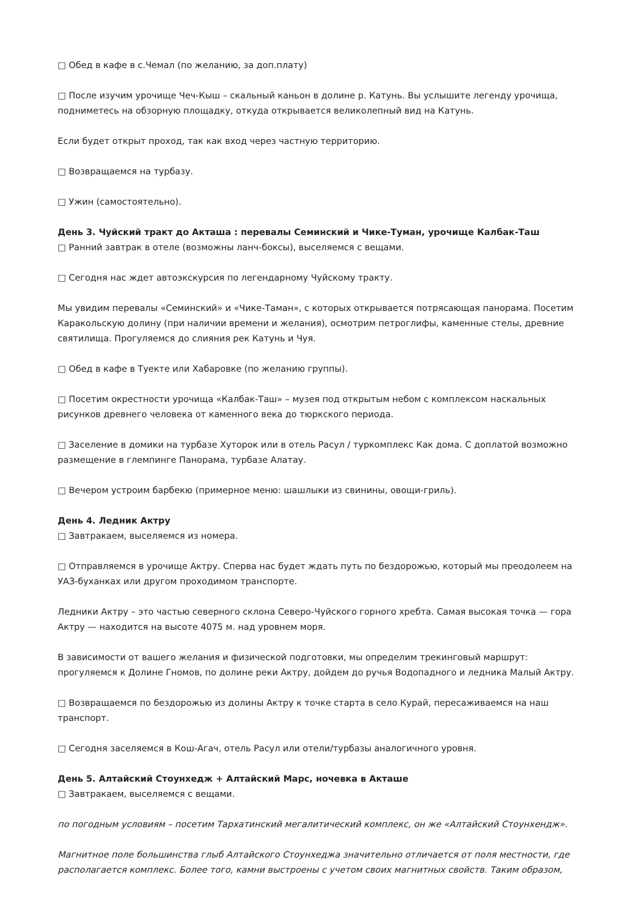□ Обед в кафе в с.Чемал (по желанию, за доп.плату)
□ После изучим урочище Чеч-Кыш – скальный каньон в долине р. Катунь. Вы услышите легенду урочища, подниметесь на обзорную площадку, откуда открывается великолепный вид на Катунь.
Если будет открыт проход, так как вход через частную территорию.
□ Возвращаемся на турбазу.
□ Ужин (самостоятельно).
День 3. Чуйский тракт до Акташа : перевалы Семинский и Чике-Туман, урочище Калбак-Таш
□ Ранний завтрак в отеле (возможны ланч-боксы), выселяемся с вещами.
□ Сегодня нас ждет автоэкскурсия по легендарному Чуйскому тракту.
Мы увидим перевалы «Семинский» и «Чике-Таман», с которых открывается потрясающая панорама. Посетим Каракольскую долину (при наличии времени и желания), осмотрим петроглифы, каменные стелы, древние святилища. Прогуляемся до слияния рек Катунь и Чуя.
□ Обед в кафе в Туекте или Хабаровке (по желанию группы).
□ Посетим окрестности урочища «Калбак-Таш» – музея под открытым небом с комплексом наскальных рисунков древнего человека от каменного века до тюркского периода.
□ Заселение в домики на турбазе Хуторок или в отель Расул / туркомплекс Как дома. С доплатой возможно размещение в глемпинге Панорама, турбазе Алатау.
□ Вечером устроим барбекю (примерное меню: шашлыки из свинины, овощи-гриль).
День 4. Ледник Актру
□ Завтракаем, выселяемся из номера.
□ Отправляемся в урочище Актру. Сперва нас будет ждать путь по бездорожью, который мы преодолеем на УАЗ-буханках или другом проходимом транспорте.
Ледники Актру – это частью северного склона Северо-Чуйского горного хребта. Самая высокая точка — гора Актру — находится на высоте 4075 м. над уровнем моря.
В зависимости от вашего желания и физической подготовки, мы определим трекинговый маршрут: прогуляемся к Долине Гномов, по долине реки Актру, дойдем до ручья Водопадного и ледника Малый Актру.
□ Возвращаемся по бездорожью из долины Актру к точке старта в село Курай, пересаживаемся на наш транспорт.
□ Сегодня заселяемся в Кош-Агач, отель Расул или отели/турбазы аналогичного уровня.
День 5. Алтайский Стоунхедж + Алтайский Марс, ночевка в Акташе
□ Завтракаем, выселяемся с вещами.
по погодным условиям – посетим Тархатинский мегалитический комплекс, он же «Алтайский Стоунхендж».
Магнитное поле большинства глыб Алтайского Стоунхеджа значительно отличается от поля местности, где располагается комплекс. Более того, камни выстроены с учетом своих магнитных свойств. Таким образом,